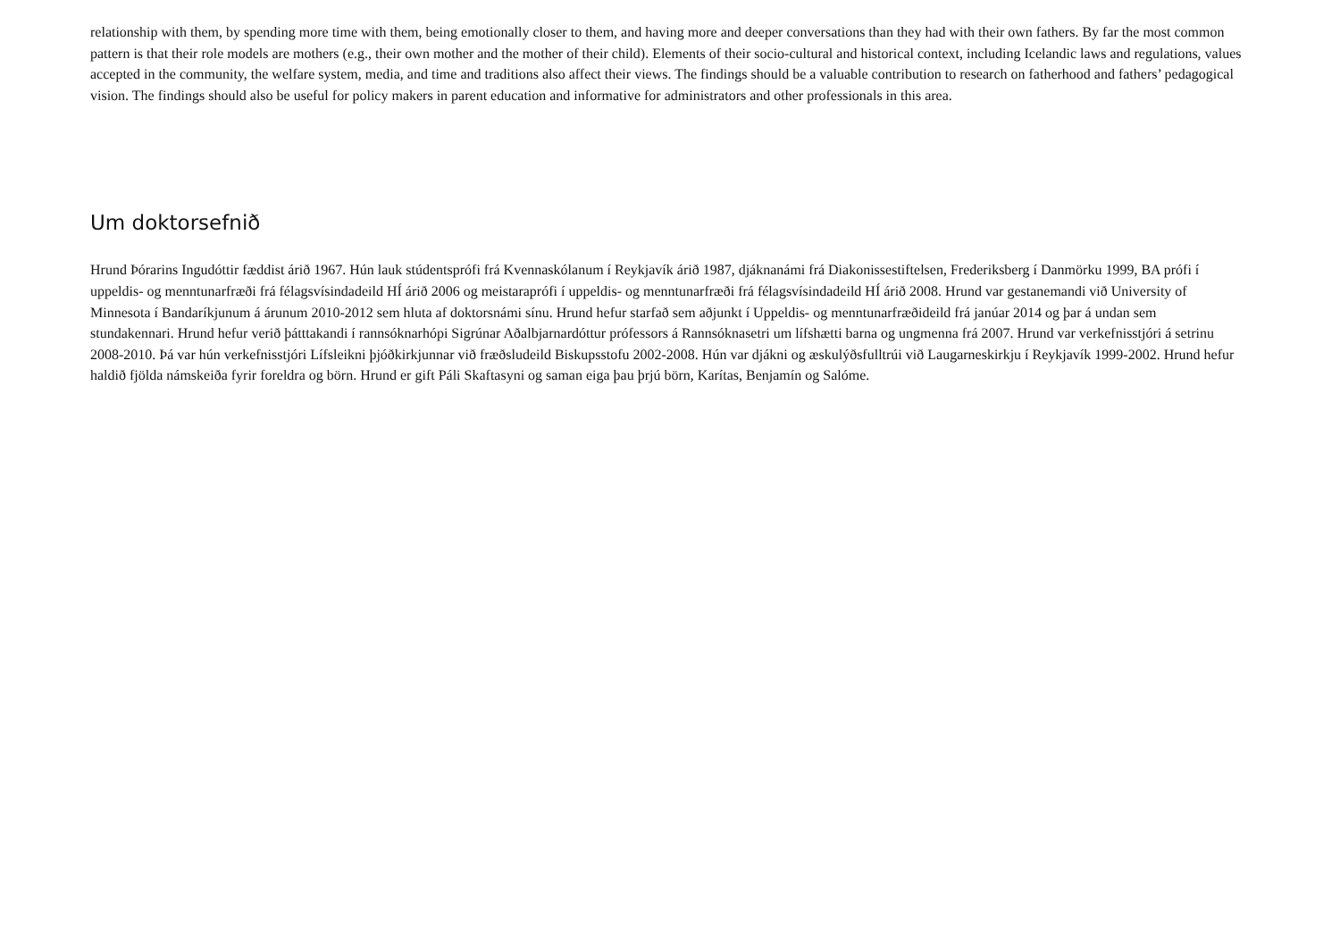relationship with them, by spending more time with them, being emotionally closer to them, and having more and deeper conversations than they had with their own fathers. By far the most common pattern is that their role models are mothers (e.g., their own mother and the mother of their child). Elements of their socio-cultural and historical context, including Icelandic laws and regulations, values accepted in the community, the welfare system, media, and time and traditions also affect their views. The findings should be a valuable contribution to research on fatherhood and fathers’ pedagogical vision. The findings should also be useful for policy makers in parent education and informative for administrators and other professionals in this area.
Um doktorsefnið
Hrund Þórarins Ingudóttir fæddist árið 1967. Hún lauk stúdentsprófi frá Kvennaskólanum í Reykjavík árið 1987, djáknanámi frá Diakonissestiftelsen, Frederiksberg í Danmörku 1999, BA prófi í uppeldis- og menntunarfræði frá félagsvísindadeild HÍ árið 2006 og meistaraprófi í uppeldis- og menntunarfræði frá félagsvísindadeild HÍ árið 2008. Hrund var gestanemandi við University of Minnesota í Bandaríkjunum á árunum 2010-2012 sem hluta af doktorsnámi sínu. Hrund hefur starfað sem aðjunkt í Uppeldis- og menntunarfræðideild frá janúar 2014 og þar á undan sem stundakennari. Hrund hefur verið þátttakandi í rannsóknarhópi Sigrúnar Aðalbjarnardóttur prófessors á Rannsóknasetri um lífshætti barna og ungmenna frá 2007. Hrund var verkefnisstjóri á setrinu 2008-2010. Þá var hún verkefnisstjóri Lífsleikni þjóðkirkjunnar við fræðsludeild Biskupsstofu 2002-2008. Hún var djákni og æskulýðsfulltrúi við Laugarneskirkju í Reykjavík 1999-2002. Hrund hefur haldið fjölda námskeiða fyrir foreldra og börn. Hrund er gift Páli Skaftasyni og saman eiga þau þrjú börn, Karítas, Benjamín og Salóme.